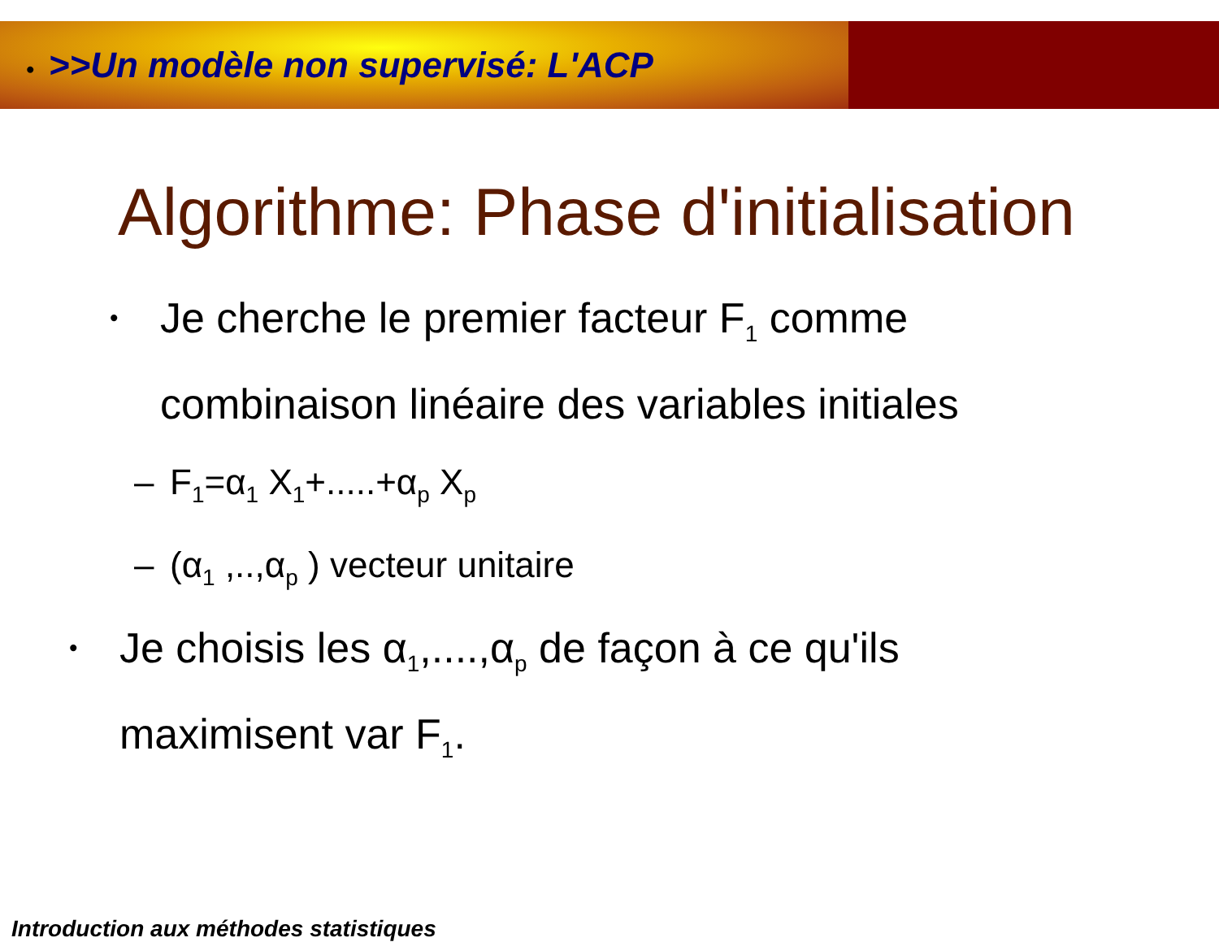• >>Un modèle non supervisé: L'ACP
Algorithme: Phase d'initialisation
•
Je cherche le premier facteur F<sub>1</sub> comme
combinaison linéaire des variables initiales
– F<sub>1</sub>=α<sub>1</sub> X<sub>1</sub>+.....+α<sub>p</sub> X<sub>p</sub>
– (α<sub>1</sub> ,..,α<sub>p</sub> ) vecteur unitaire
•
Je choisis les α<sub>1</sub>,....,α<sub>p</sub> de façon à ce qu'ils
maximisent var F<sub>1</sub>.
Introduction aux méthodes statistiques